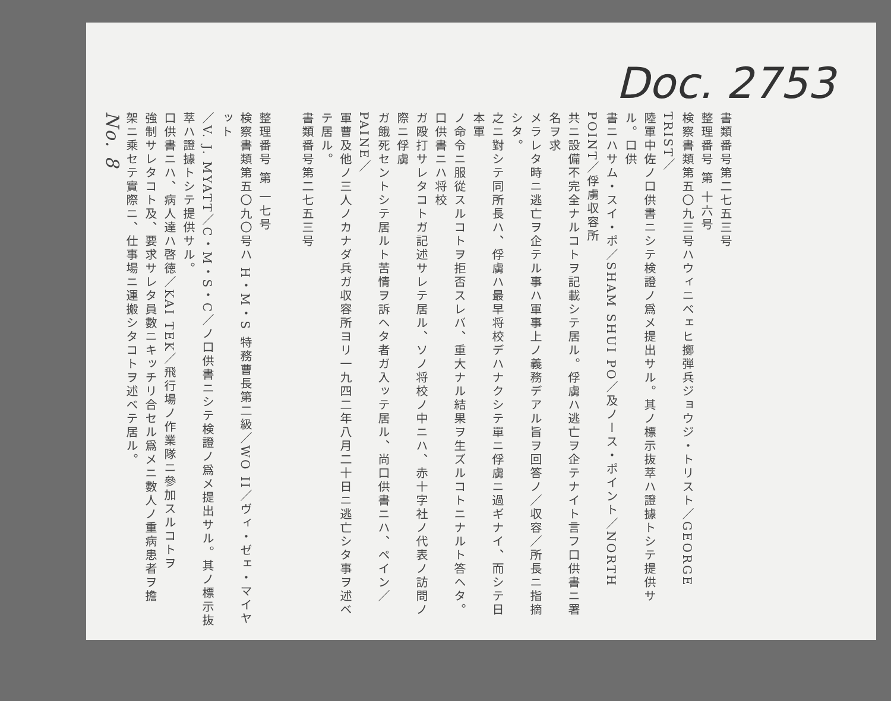Doc. 2753
書類番号第二七五三号
整理番号 第 十六号
検察書類第五〇九三号ハウィニベェヒ擲弾兵ジョウジ・トリスト／GEORGE TRIST／
陸軍中佐ノ口供書ニシテ検證ノ爲メ提出サル。其ノ標示抜萃ハ證據トシテ提供サル。口供
書ニハサム・スイ・ポ／SHAM SHUI PO／及ノース・ポイント／NORTH POINT／俘虜収容所
共ニ設備不完全ナルコトヲ記載シテ居ル。俘虜ハ逃亡ヲ企テナイト言フ口供書ニ署名ヲ求
メラレタ時ニ逃亡ヲ企テル事ハ軍事上ノ義務デアル旨ヲ回答ノ／収容／所長ニ指摘シタ。
之ニ對シテ同所長ハ、俘虜ハ最早将校デハナクシテ單ニ俘虜ニ過ギナイ、而シテ日本軍
ノ命令ニ服從スルコトヲ拒否スレバ、重大ナル結果ヲ生ズルコトニナルト答ヘタ。口供書ニハ将校
ガ殴打サレタコトガ記述サレテ居ル、ソノ将校ノ中ニハ、赤十字社ノ代表ノ訪問ノ際ニ俘虜
ガ餓死セントシテ居ルト苦情ヲ訴ヘタ者ガ入ッテ居ル、尚口供書ニハ、ペイン／PAINE／
軍曹及他ノ三人ノカナダ兵ガ収容所ヨリ一九四二年八月二十日ニ逃亡シタ事ヲ述ベテ居ル。
書類番号第二七五三号
整理番号 第 一七号
検察書類第五〇九〇号ハ H・M・S 特務曹長第二級／WO II／ヴィ・ゼェ・マイヤット
／V. J. MYATT／C・M・S・C／ノ口供書ニシテ検證ノ爲メ提出サル。其ノ標示抜
萃ハ證據トシテ提供サル。
口供書ニハ、病人達ハ啓徳／KAI TEK／飛行場ノ作業隊ニ參加スルコトヲ
強制サレタコト及、要求サレタ員數ニキッチリ合セル爲メニ數人ノ重病患者ヲ擔
架ニ乘セテ實際ニ、仕事場ニ運搬シタコトヲ述ベテ居ル。
No. 8